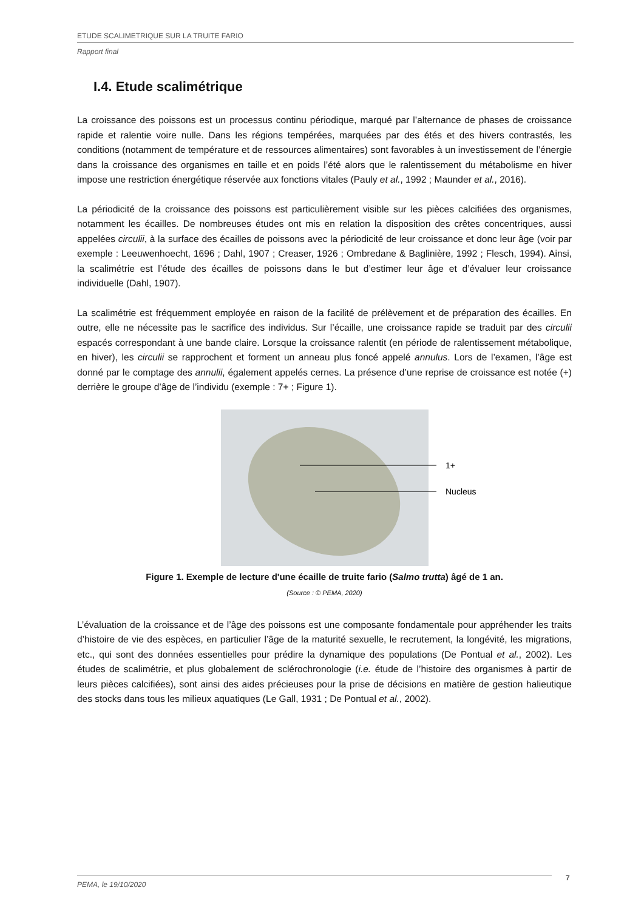ETUDE SCALIMETRIQUE SUR LA TRUITE FARIO
Rapport final
I.4. Etude scalimétrique
La croissance des poissons est un processus continu périodique, marqué par l’alternance de phases de croissance rapide et ralentie voire nulle. Dans les régions tempérées, marquées par des étés et des hivers contrastés, les conditions (notamment de température et de ressources alimentaires) sont favorables à un investissement de l’énergie dans la croissance des organismes en taille et en poids l’été alors que le ralentissement du métabolisme en hiver impose une restriction énergétique réservée aux fonctions vitales (Pauly et al., 1992 ; Maunder et al., 2016).
La périodicité de la croissance des poissons est particulièrement visible sur les pièces calcifiées des organismes, notamment les écailles. De nombreuses études ont mis en relation la disposition des crêtes concentriques, aussi appelées circulii, à la surface des écailles de poissons avec la périodicité de leur croissance et donc leur âge (voir par exemple : Leeuwenhoecht, 1696 ; Dahl, 1907 ; Creaser, 1926 ; Ombredane & Baglinière, 1992 ; Flesch, 1994). Ainsi, la scalimétrie est l’étude des écailles de poissons dans le but d’estimer leur âge et d’évaluer leur croissance individuelle (Dahl, 1907).
La scalimétrie est fréquemment employée en raison de la facilité de prélèvement et de préparation des écailles. En outre, elle ne nécessite pas le sacrifice des individus. Sur l’écaille, une croissance rapide se traduit par des circulii espacés correspondant à une bande claire. Lorsque la croissance ralentit (en période de ralentissement métabolique, en hiver), les circulii se rapprochent et forment un anneau plus foncé appelé annulus. Lors de l’examen, l’âge est donné par le comptage des annulii, également appelés cernes. La présence d’une reprise de croissance est notée (+) derrière le groupe d’âge de l’individu (exemple : 7+ ; Figure 1).
1+
Nucleus
Figure 1. Exemple de lecture d'une écaille de truite fario (Salmo trutta) âgé de 1 an.
(Source : © PEMA, 2020)
L’évaluation de la croissance et de l’âge des poissons est une composante fondamentale pour appréhender les traits d’histoire de vie des espèces, en particulier l’âge de la maturité sexuelle, le recrutement, la longévité, les migrations, etc., qui sont des données essentielles pour prédire la dynamique des populations (De Pontual et al., 2002). Les études de scalimétrie, et plus globalement de sclérochronologie (i.e. étude de l’histoire des organismes à partir de leurs pièces calcifiées), sont ainsi des aides précieuses pour la prise de décisions en matière de gestion halieutique des stocks dans tous les milieux aquatiques (Le Gall, 1931 ; De Pontual et al., 2002).
PEMA, le 19/10/2020 7